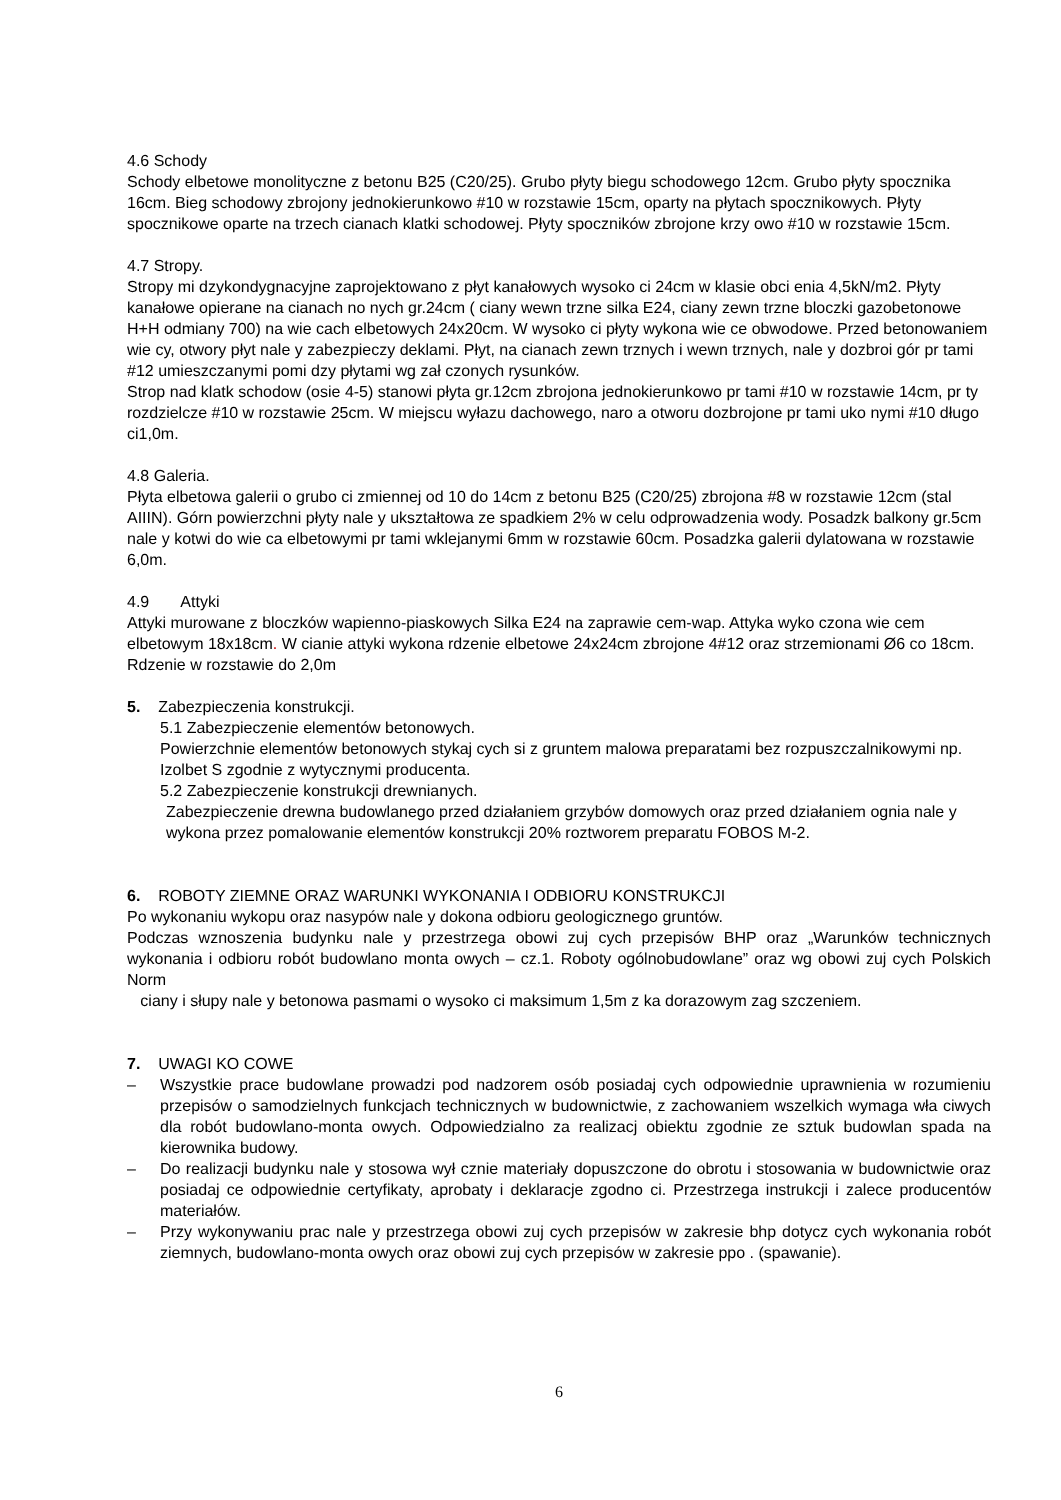4.6 Schody
Schody elbetowe monolityczne z betonu B25 (C20/25). Grubo płyty biegu schodowego 12cm. Grubo płyty spocznika 16cm. Bieg schodowy zbrojony jednokierunkowo #10 w rozstawie 15cm, oparty na płytach spocznikowych. Płyty spocznikowe oparte na trzech cianach klatki schodowej. Płyty spoczników zbrojone krzy owo #10 w rozstawie 15cm.
4.7 Stropy.
Stropy mi dzykondygnacyjne zaprojektowano z płyt kanałowych wysoko ci 24cm w klasie obci enia 4,5kN/m2. Płyty kanałowe opierane na cianach no nych gr.24cm ( ciany wewn trzne silka E24, ciany zewn trzne bloczki gazobetonowe H+H odmiany 700) na wie cach elbetowych 24x20cm. W wysoko ci płyty wykona wie ce obwodowe. Przed betonowaniem wie cy, otwory płyt nale y zabezpieczy deklami. Płyt, na cianach zewn trznych i wewn trznych, nale y dozbroi gór pr tami #12 umieszczanymi pomi dzy płytami wg zał czonych rysunków.
Strop nad klatk schodow (osie 4-5) stanowi płyta gr.12cm zbrojona jednokierunkowo pr tami #10 w rozstawie 14cm, pr ty rozdzielcze #10 w rozstawie 25cm. W miejscu wyłazu dachowego, naro a otworu dozbrojone pr tami uko nymi #10 długo ci1,0m.
4.8 Galeria.
Płyta elbetowa galerii o grubo ci zmiennej od 10 do 14cm z betonu B25 (C20/25) zbrojona #8 w rozstawie 12cm (stal AIIIN). Górn powierzchni płyty nale y ukształtowa ze spadkiem 2% w celu odprowadzenia wody. Posadzk balkony gr.5cm nale y kotwi do wie ca elbetowymi pr tami wklejanymi 6mm w rozstawie 60cm. Posadzka galerii dylatowana w rozstawie 6,0m.
4.9 Attyki
Attyki murowane z bloczków wapienno-piaskowych Silka E24 na zaprawie cem-wap. Attyka wyko czona wie cem elbetowym 18x18cm. W cianie attyki wykona rdzenie elbetowe 24x24cm zbrojone 4#12 oraz strzemionami Ø6 co 18cm. Rdzenie w rozstawie do 2,0m
5. Zabezpieczenia konstrukcji.
5.1 Zabezpieczenie elementów betonowych.
Powierzchnie elementów betonowych stykaj cych si z gruntem malowa preparatami bez rozpuszczalnikowymi np. Izolbet S zgodnie z wytycznymi producenta.
5.2 Zabezpieczenie konstrukcji drewnianych.
Zabezpieczenie drewna budowlanego przed działaniem grzybów domowych oraz przed działaniem ognia nale y wykona przez pomalowanie elementów konstrukcji 20% roztworem preparatu FOBOS M-2.
6. ROBOTY ZIEMNE ORAZ WARUNKI WYKONANIA I ODBIORU KONSTRUKCJI
Po wykonaniu wykopu oraz nasypów nale y dokona odbioru geologicznego gruntów.
Podczas wznoszenia budynku nale y przestrzega obowi zuj cych przepisów BHP oraz „Warunków technicznych wykonania i odbioru robót budowlano monta owych – cz.1. Roboty ogólnobudowlane” oraz wg obowi zuj cych Polskich Norm
ciany i słupy nale y betonowa pasmami o wysoko ci maksimum 1,5m z ka dorazowym zag szczeniem.
7. UWAGI KO COWE
– Wszystkie prace budowlane prowadzi pod nadzorem osób posiadaj cych odpowiednie uprawnienia w rozumieniu przepisów o samodzielnych funkcjach technicznych w budownictwie, z zachowaniem wszelkich wymaga wła ciwych dla robót budowlano-monta owych. Odpowiedzialno za realizacj obiektu zgodnie ze sztuk budowlan spada na kierownika budowy.
– Do realizacji budynku nale y stosowa wył cznie materiały dopuszczone do obrotu i stosowania w budownictwie oraz posiadaj ce odpowiednie certyfikaty, aprobaty i deklaracje zgodno ci. Przestrzega instrukcji i zalece producentów materiałów.
– Przy wykonywaniu prac nale y przestrzega obowi zuj cych przepisów w zakresie bhp dotycz cych wykonania robót ziemnych, budowlano-monta owych oraz obowi zuj cych przepisów w zakresie ppo . (spawanie).
6